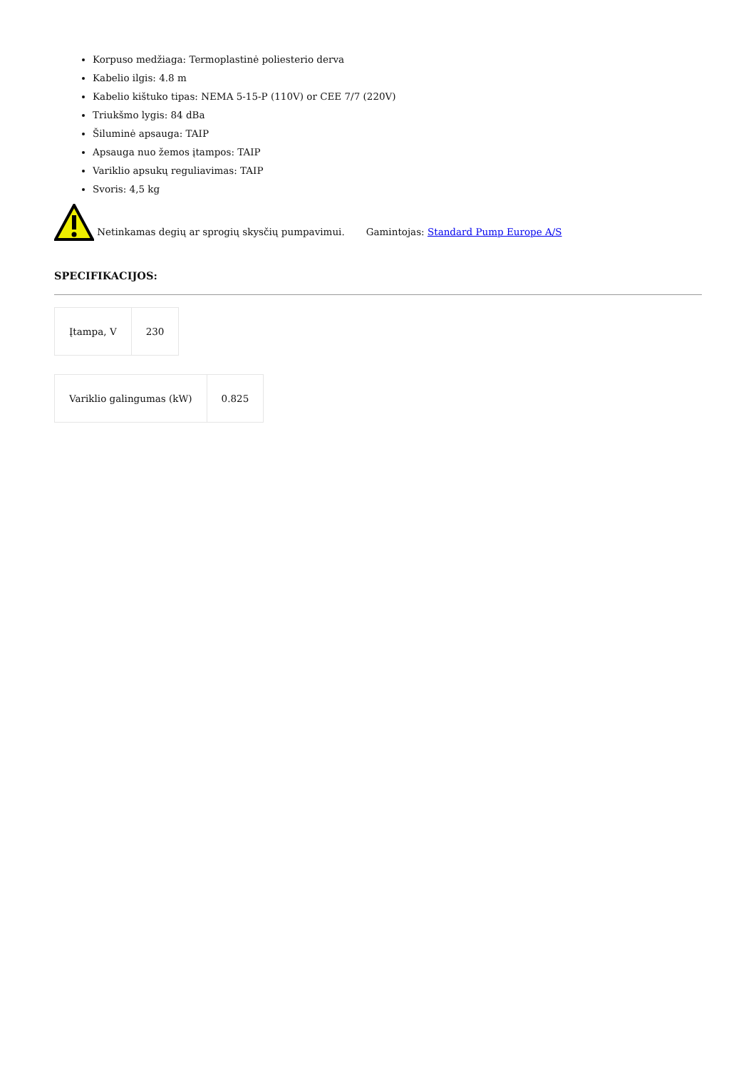Korpuso medžiaga: Termoplastinė poliesterio derva
Kabelio ilgis: 4.8 m
Kabelio kištuko tipas: NEMA 5-15-P (110V) or CEE 7/7 (220V)
Triukšmo lygis: 84 dBa
Šiluminė apsauga: TAIP
Apsauga nuo žemos įtampos: TAIP
Variklio apsukų reguliavimas: TAIP
Svoris: 4,5 kg
Netinkamas degių ar sprogių skysčių pumpavimui. Gamintojas: Standard Pump Europe A/S
SPECIFIKACIJOS:
| Įtampa, V | 230 |
| Variklio galingumas (kW) | 0.825 |